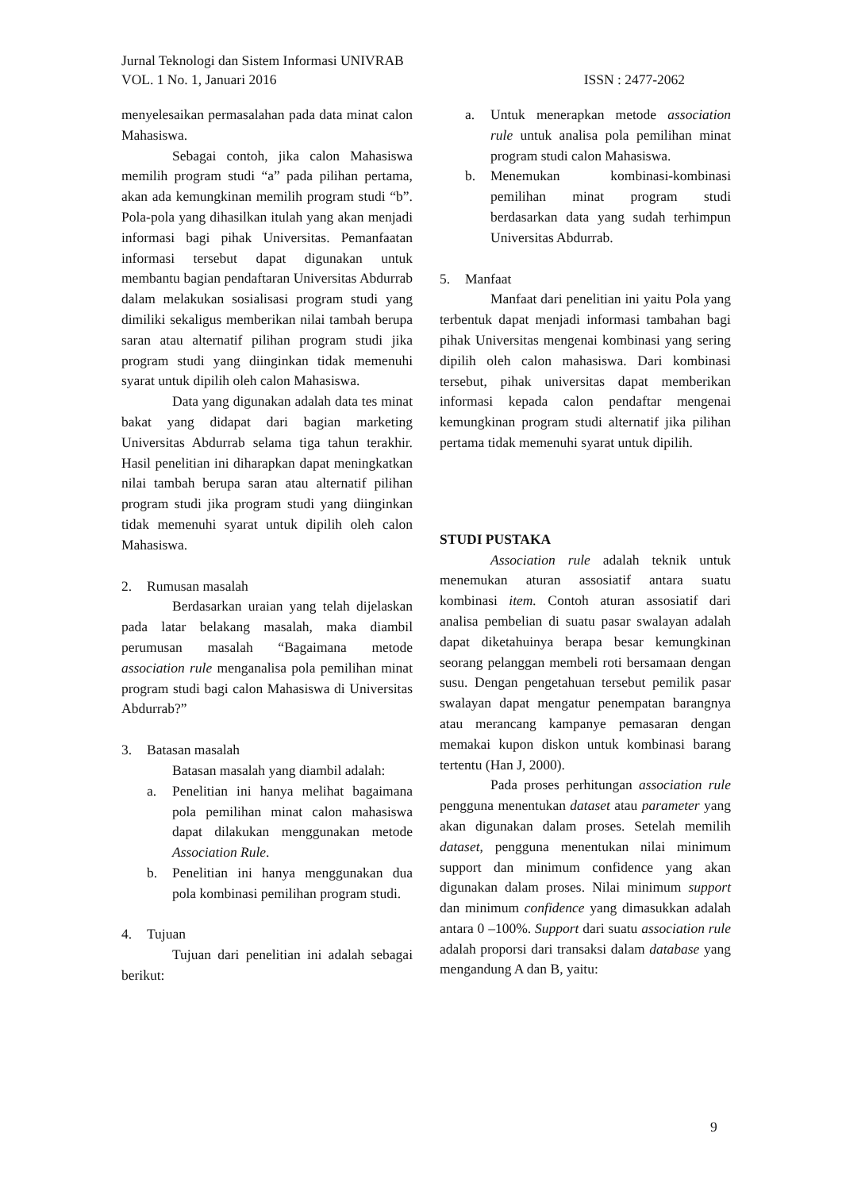Jurnal Teknologi dan Sistem Informasi UNIVRAB
VOL. 1 No. 1, Januari 2016 ISSN : 2477-2062
menyelesaikan permasalahan pada data minat calon Mahasiswa.
Sebagai contoh, jika calon Mahasiswa memilih program studi “a” pada pilihan pertama, akan ada kemungkinan memilih program studi “b”. Pola-pola yang dihasilkan itulah yang akan menjadi informasi bagi pihak Universitas. Pemanfaatan informasi tersebut dapat digunakan untuk membantu bagian pendaftaran Universitas Abdurrab dalam melakukan sosialisasi program studi yang dimiliki sekaligus memberikan nilai tambah berupa saran atau alternatif pilihan program studi jika program studi yang diinginkan tidak memenuhi syarat untuk dipilih oleh calon Mahasiswa.
Data yang digunakan adalah data tes minat bakat yang didapat dari bagian marketing Universitas Abdurrab selama tiga tahun terakhir. Hasil penelitian ini diharapkan dapat meningkatkan nilai tambah berupa saran atau alternatif pilihan program studi jika program studi yang diinginkan tidak memenuhi syarat untuk dipilih oleh calon Mahasiswa.
2. Rumusan masalah
Berdasarkan uraian yang telah dijelaskan pada latar belakang masalah, maka diambil perumusan masalah “Bagaimana metode association rule menganalisa pola pemilihan minat program studi bagi calon Mahasiswa di Universitas Abdurrab?”
3. Batasan masalah
Batasan masalah yang diambil adalah:
a. Penelitian ini hanya melihat bagaimana pola pemilihan minat calon mahasiswa dapat dilakukan menggunakan metode Association Rule.
b. Penelitian ini hanya menggunakan dua pola kombinasi pemilihan program studi.
4. Tujuan
Tujuan dari penelitian ini adalah sebagai berikut:
a. Untuk menerapkan metode association rule untuk analisa pola pemilihan minat program studi calon Mahasiswa.
b. Menemukan kombinasi-kombinasi pemilihan minat program studi berdasarkan data yang sudah terhimpun Universitas Abdurrab.
5. Manfaat
Manfaat dari penelitian ini yaitu Pola yang terbentuk dapat menjadi informasi tambahan bagi pihak Universitas mengenai kombinasi yang sering dipilih oleh calon mahasiswa. Dari kombinasi tersebut, pihak universitas dapat memberikan informasi kepada calon pendaftar mengenai kemungkinan program studi alternatif jika pilihan pertama tidak memenuhi syarat untuk dipilih.
STUDI PUSTAKA
Association rule adalah teknik untuk menemukan aturan assosiatif antara suatu kombinasi item. Contoh aturan assosiatif dari analisa pembelian di suatu pasar swalayan adalah dapat diketahuinya berapa besar kemungkinan seorang pelanggan membeli roti bersamaan dengan susu. Dengan pengetahuan tersebut pemilik pasar swalayan dapat mengatur penempatan barangnya atau merancang kampanye pemasaran dengan memakai kupon diskon untuk kombinasi barang tertentu (Han J, 2000).
Pada proses perhitungan association rule pengguna menentukan dataset atau parameter yang akan digunakan dalam proses. Setelah memilih dataset, pengguna menentukan nilai minimum support dan minimum confidence yang akan digunakan dalam proses. Nilai minimum support dan minimum confidence yang dimasukkan adalah antara 0 –100%. Support dari suatu association rule adalah proporsi dari transaksi dalam database yang mengandung A dan B, yaitu:
9